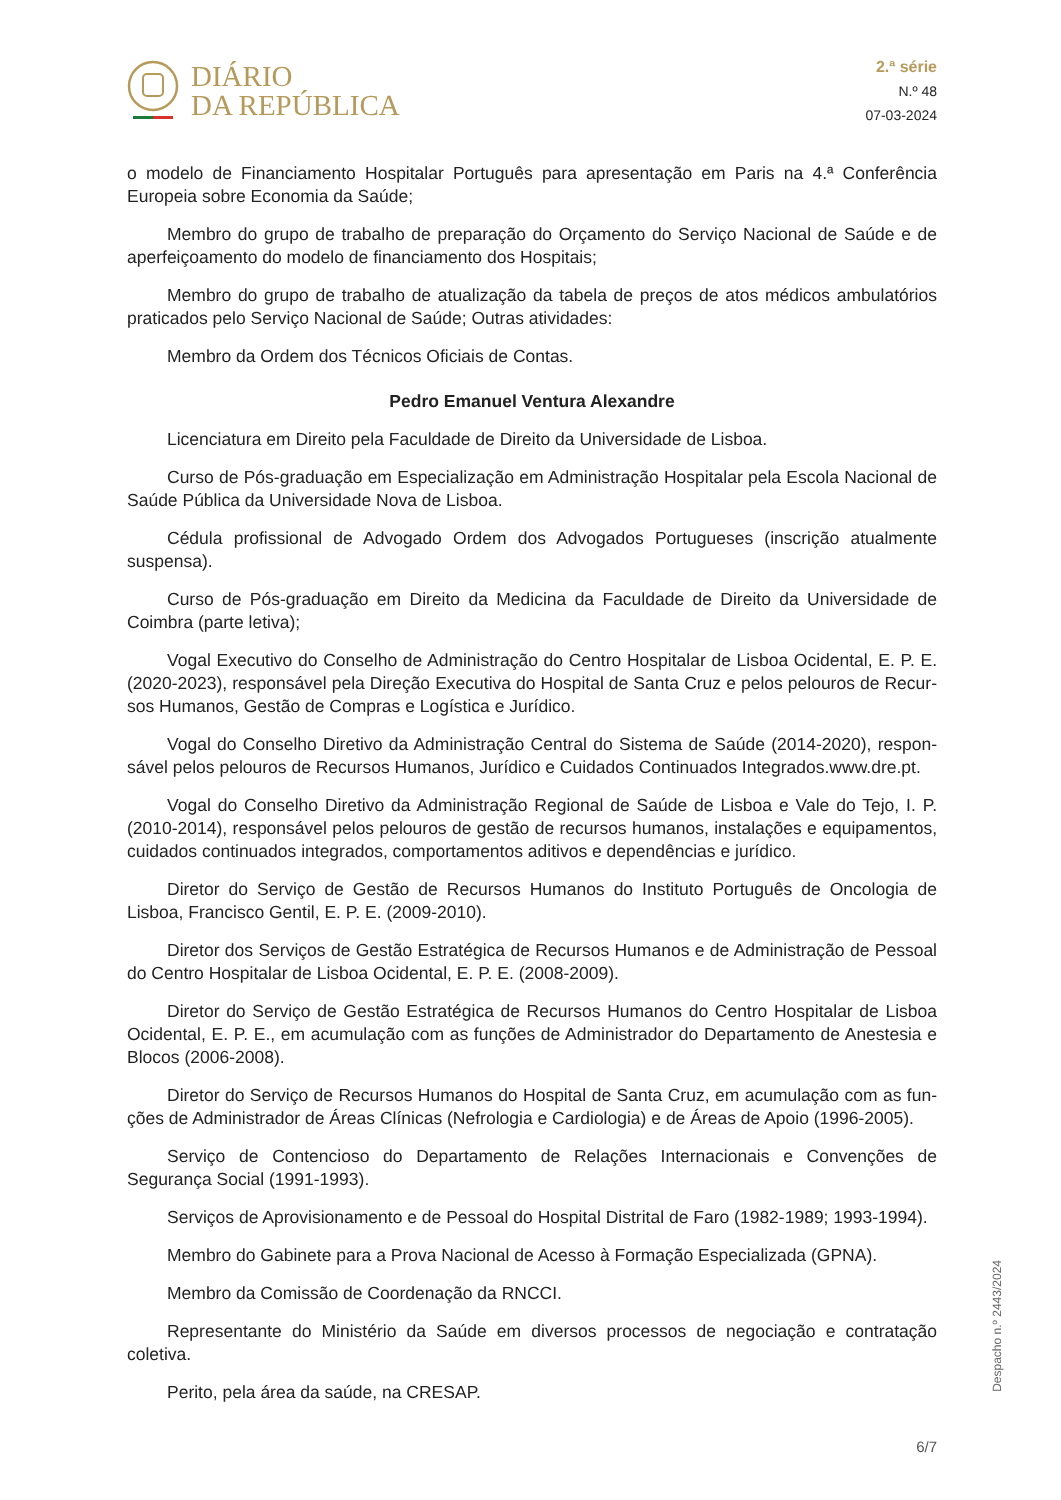DIÁRIO
DA REPÚBLICA
2.ª série
N.º 48
07-03-2024
o modelo de Financiamento Hospitalar Português para apresentação em Paris na 4.ª Conferência Europeia sobre Economia da Saúde;
Membro do grupo de trabalho de preparação do Orçamento do Serviço Nacional de Saúde e de aperfeiçoamento do modelo de financiamento dos Hospitais;
Membro do grupo de trabalho de atualização da tabela de preços de atos médicos ambulatórios praticados pelo Serviço Nacional de Saúde; Outras atividades:
Membro da Ordem dos Técnicos Oficiais de Contas.
Pedro Emanuel Ventura Alexandre
Licenciatura em Direito pela Faculdade de Direito da Universidade de Lisboa.
Curso de Pós-graduação em Especialização em Administração Hospitalar pela Escola Nacional de Saúde Pública da Universidade Nova de Lisboa.
Cédula profissional de Advogado Ordem dos Advogados Portugueses (inscrição atualmente suspensa).
Curso de Pós-graduação em Direito da Medicina da Faculdade de Direito da Universidade de Coimbra (parte letiva);
Vogal Executivo do Conselho de Administração do Centro Hospitalar de Lisboa Ocidental, E. P. E. (2020-2023), responsável pela Direção Executiva do Hospital de Santa Cruz e pelos pelouros de Recur-sos Humanos, Gestão de Compras e Logística e Jurídico.
Vogal do Conselho Diretivo da Administração Central do Sistema de Saúde (2014-2020), respon-sável pelos pelouros de Recursos Humanos, Jurídico e Cuidados Continuados Integrados.www.dre.pt.
Vogal do Conselho Diretivo da Administração Regional de Saúde de Lisboa e Vale do Tejo, I. P. (2010-2014), responsável pelos pelouros de gestão de recursos humanos, instalações e equipamentos, cuidados continuados integrados, comportamentos aditivos e dependências e jurídico.
Diretor do Serviço de Gestão de Recursos Humanos do Instituto Português de Oncologia de Lisboa, Francisco Gentil, E. P. E. (2009-2010).
Diretor dos Serviços de Gestão Estratégica de Recursos Humanos e de Administração de Pessoal do Centro Hospitalar de Lisboa Ocidental, E. P. E. (2008-2009).
Diretor do Serviço de Gestão Estratégica de Recursos Humanos do Centro Hospitalar de Lisboa Ocidental, E. P. E., em acumulação com as funções de Administrador do Departamento de Anestesia e Blocos (2006-2008).
Diretor do Serviço de Recursos Humanos do Hospital de Santa Cruz, em acumulação com as fun-ções de Administrador de Áreas Clínicas (Nefrologia e Cardiologia) e de Áreas de Apoio (1996-2005).
Serviço de Contencioso do Departamento de Relações Internacionais e Convenções de Segurança Social (1991-1993).
Serviços de Aprovisionamento e de Pessoal do Hospital Distrital de Faro (1982-1989; 1993-1994).
Membro do Gabinete para a Prova Nacional de Acesso à Formação Especializada (GPNA).
Membro da Comissão de Coordenação da RNCCI.
Representante do Ministério da Saúde em diversos processos de negociação e contratação coletiva.
Perito, pela área da saúde, na CRESAP.
Despacho n.º 2443/2024
6/7